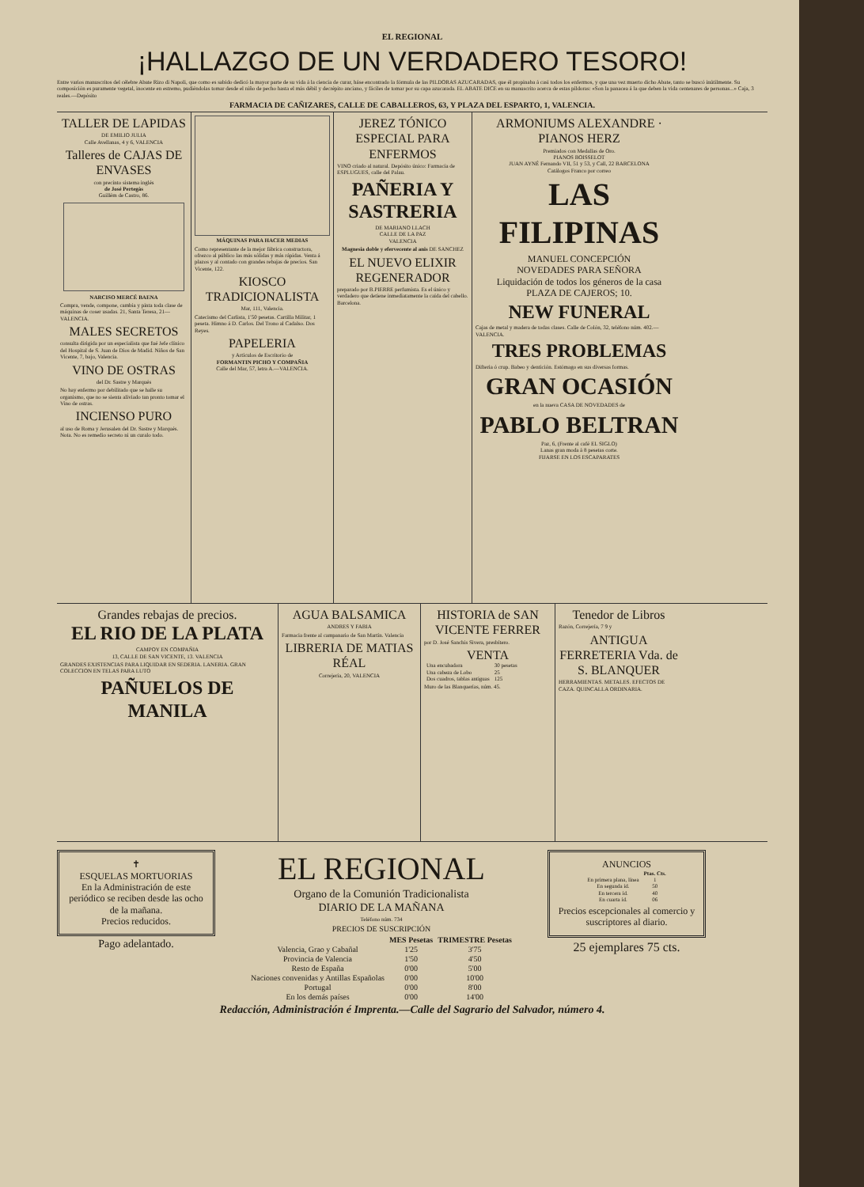EL REGIONAL
¡HALLAZGO DE UN VERDADERO TESORO!
Entre varios manuscritos del célebre Abate Rizo di Napoli, que como es sabido dedicó la mayor parte de su vida á la ciencia de curar, háse encontrado la fórmula de las PILDORAS AZUCARADAS, que él propinaba á casi todos los enfermos, y que una vez muerto dicho Abate, tanto se buscó inútilmente. Su composición es puramente vegetal, inocente en estremo, pudiéndolas tomar desde el niño de pecho hasta el más débil y decrépito anciano, y fáciles de tomar por su capa azucarada. EL ABATE DICE en su manuscrito acerca de estas píldoras: «Son la panacea á la que deben la vida centenares de personas...» Caja, 3 reales.—Depósito
FARMACIA DE CAÑIZARES, CALLE DE CABALLEROS, 63, Y PLAZA DEL ESPARTO, 1, VALENCIA.
TALLER DE LAPIDAS
DE EMILIO JULIA
Calle Avellanas, 4 y 6, VALENCIA
Talleres de CAJAS DE ENVASES
con precinto sistema inglés
de José Pertegás
Guillém de Castro, 86.
NARCISO MERCÉ BAENA
Compra, vende, compone, cambia y pinta toda clase de máquinas de coser usadas. 21, Santa Teresa, 21—VALENCIA.
MALES SECRETOS
consulta dirigida por un especialista que fué Jefe clínico del Hospital de S. Juan de Dios de Madid. Niños de San Vicente, 7, bajo, Valencia.
VINO DE OSTRAS
del Dr. Sastre y Marqués
No hay enfermo por debilitado que se halle su organismo, que no se sienta aliviado tan pronto tomar el Vino de ostras.
INCIENSO PURO
al uso de Roma y Jerusalen del Dr. Sastre y Marqués. Nota. No es remedio secreto ni un curalo todo.
MÁQUINAS PARA HACER MEDIAS
Como representante de la mejor fábrica constructora, ofrezco al público las más sólidas y más rápidas. Venta á plazos y al contado con grandes rebajas de precios. San Vicente, 122.
KIOSCO TRADICIONALISTA
Mar, 111, Valencia.
Catecismo del Carlista, 1'50 pesetas. Cartilla Militar, 1 peseta. Himno á D. Carlos. Del Trono al Cadalso. Dos Reyes.
PAPELERIA
y Artículos de Escritorio de
FORMANTIN PICHO Y COMPAÑIA
Calle del Mar, 57, letra A.—VALENCIA.
JEREZ TÓNICO
ESPECIAL PARA ENFERMOS
VINO criado al natural. Depósito único: Farmacia de ESPLUGUES, calle del Palau.
PAÑERIA Y SASTRERIA
DE MARIANO LLACH
CALLE DE LA PAZ
VALENCIA
Magnesia doble y efervecente al anis DE SANCHEZ
EL NUEVO ELIXIR REGENERADOR
preparado por B.PIERRE perfumista. Es el único y verdadero que detiene inmediatamente la caída del cabello. Barcelona.
ARMONIUMS ALEXANDRE · PIANOS HERZ
Premiados con Medallas de Oro.
PIANOS BOISSELOT
JUAN AYNÉ Fernando VII, 51 y 53, y Call, 22 BARCELONA
Catálogos Franco por correo
LAS FILIPINAS
MANUEL CONCEPCIÓN
NOVEDADES PARA SEÑORA
Liquidación de todos los géneros de la casa
PLAZA DE CAJEROS; 10.
NEW FUNERAL
Cajas de metal y madera de todas clases. Calle de Colón, 32, teléfono núm. 402.—VALENCIA.
TRES PROBLEMAS
Difteria ó crup. Babeo y dentición. Estómago en sus diversas formas.
GRAN OCASIÓN
en la nueva CASA DE NOVEDADES de
PABLO BELTRAN
Paz, 6, (Frente al café EL SIGLO)
Lanas gran moda á 8 pesetas corte.
FIJARSE EN LOS ESCAPARATES
Grandes rebajas de precios.
EL RIO DE LA PLATA
CAMPOY EN COMPAÑIA
13, CALLE DE SAN VICENTE, 13. VALENCIA
GRANDES EXISTENCIAS PARA LIQUIDAR EN SEDERIA. LANERIA. GRAN COLECCION EN TELAS PARA LUTO
PAÑUELOS DE MANILA
AGUA BALSAMICA
ANDRES Y FABIA
Farmacia frente al campanario de San Martín. Valencia
LIBRERIA DE MATIAS RÉAL
Correjería, 20, VALENCIA
HISTORIA de SAN VICENTE FERRER
por D. José Sanchis Sivera, presbítero.
VENTA
| Una encubadora | 30 pesetas |
| Una cabeza de Lobo | 25 |
| Dos cuadros, tablas antiguas | 125 |
Muro de las Blanquerías, núm. 45.
Tenedor de Libros
Razón, Correjería, 7 9 y
ANTIGUA FERRETERIA Vda. de S. BLANQUER
HERRAMIENTAS. METALES. EFECTOS DE CAZA. QUINCALLA ORDINARIA.
✝
ESQUELAS MORTUORIAS
En la Administración de este periódico se reciben desde las ocho de la mañana.
Precios reducidos.
Pago adelantado.
EL REGIONAL
Organo de la Comunión Tradicionalista
DIARIO DE LA MAÑANA
Teléfono núm. 734
PRECIOS DE SUSCRIPCIÓN
| | MES Pesetas | TRIMESTRE Pesetas |
| --- | --- | --- |
| Valencia, Grao y Cabañal | 1'25 | 3'75 |
| Provincia de Valencia | 1'50 | 4'50 |
| Resto de España | 0'00 | 5'00 |
| Naciones convenidas y Antillas Españolas | 0'00 | 10'00 |
| Portugal | 0'00 | 8'00 |
| En los demás países | 0'00 | 14'00 |
ANUNCIOS
| | Ptas. Cts. |
| --- | --- |
| En primera plana, línea | 1 |
| En segunda íd. | 50 |
| En tercera íd. | 40 |
| En cuarta íd. | 06 |
Precios escepcionales al comercio y suscriptores al diario.
25 ejemplares 75 cts.
Redacción, Administración é Imprenta.—Calle del Sagrario del Salvador, número 4.